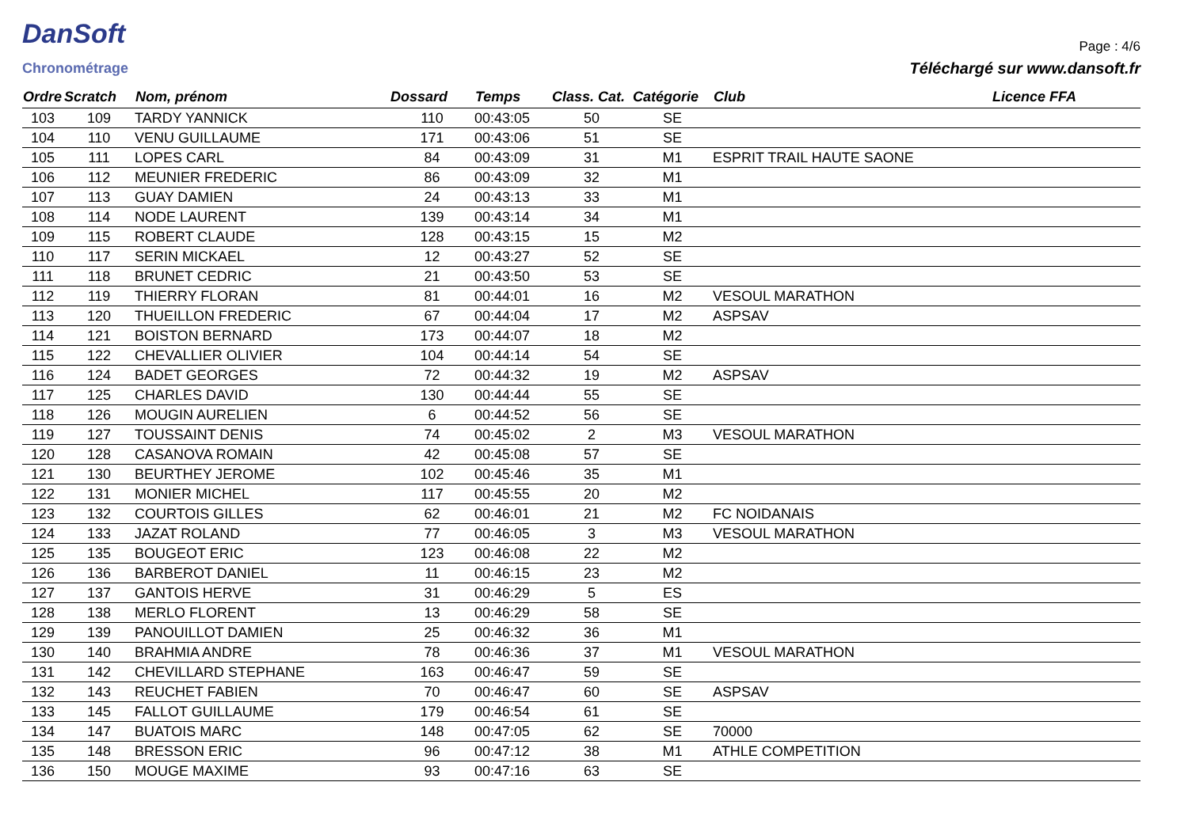DanSoft
Chronométrage
Page : 4/6
Téléchargé sur www.dansoft.fr
| Ordre | Scratch | Nom, prénom | Dossard | Temps | Class. Cat. | Catégorie | Club | Licence FFA |
| --- | --- | --- | --- | --- | --- | --- | --- | --- |
| 103 | 109 | TARDY YANNICK | 110 | 00:43:05 | 50 | SE | | |
| 104 | 110 | VENU GUILLAUME | 171 | 00:43:06 | 51 | SE | | |
| 105 | 111 | LOPES CARL | 84 | 00:43:09 | 31 | M1 | ESPRIT TRAIL HAUTE SAONE | |
| 106 | 112 | MEUNIER FREDERIC | 86 | 00:43:09 | 32 | M1 | | |
| 107 | 113 | GUAY DAMIEN | 24 | 00:43:13 | 33 | M1 | | |
| 108 | 114 | NODE LAURENT | 139 | 00:43:14 | 34 | M1 | | |
| 109 | 115 | ROBERT CLAUDE | 128 | 00:43:15 | 15 | M2 | | |
| 110 | 117 | SERIN MICKAEL | 12 | 00:43:27 | 52 | SE | | |
| 111 | 118 | BRUNET CEDRIC | 21 | 00:43:50 | 53 | SE | | |
| 112 | 119 | THIERRY FLORAN | 81 | 00:44:01 | 16 | M2 | VESOUL MARATHON | |
| 113 | 120 | THUEILLON FREDERIC | 67 | 00:44:04 | 17 | M2 | ASPSAV | |
| 114 | 121 | BOISTON BERNARD | 173 | 00:44:07 | 18 | M2 | | |
| 115 | 122 | CHEVALLIER OLIVIER | 104 | 00:44:14 | 54 | SE | | |
| 116 | 124 | BADET GEORGES | 72 | 00:44:32 | 19 | M2 | ASPSAV | |
| 117 | 125 | CHARLES DAVID | 130 | 00:44:44 | 55 | SE | | |
| 118 | 126 | MOUGIN AURELIEN | 6 | 00:44:52 | 56 | SE | | |
| 119 | 127 | TOUSSAINT DENIS | 74 | 00:45:02 | 2 | M3 | VESOUL MARATHON | |
| 120 | 128 | CASANOVA ROMAIN | 42 | 00:45:08 | 57 | SE | | |
| 121 | 130 | BEURTHEY JEROME | 102 | 00:45:46 | 35 | M1 | | |
| 122 | 131 | MONIER MICHEL | 117 | 00:45:55 | 20 | M2 | | |
| 123 | 132 | COURTOIS GILLES | 62 | 00:46:01 | 21 | M2 | FC NOIDANAIS | |
| 124 | 133 | JAZAT ROLAND | 77 | 00:46:05 | 3 | M3 | VESOUL MARATHON | |
| 125 | 135 | BOUGEOT ERIC | 123 | 00:46:08 | 22 | M2 | | |
| 126 | 136 | BARBEROT DANIEL | 11 | 00:46:15 | 23 | M2 | | |
| 127 | 137 | GANTOIS HERVE | 31 | 00:46:29 | 5 | ES | | |
| 128 | 138 | MERLO FLORENT | 13 | 00:46:29 | 58 | SE | | |
| 129 | 139 | PANOUILLOT DAMIEN | 25 | 00:46:32 | 36 | M1 | | |
| 130 | 140 | BRAHMIA ANDRE | 78 | 00:46:36 | 37 | M1 | VESOUL MARATHON | |
| 131 | 142 | CHEVILLARD STEPHANE | 163 | 00:46:47 | 59 | SE | | |
| 132 | 143 | REUCHET FABIEN | 70 | 00:46:47 | 60 | SE | ASPSAV | |
| 133 | 145 | FALLOT GUILLAUME | 179 | 00:46:54 | 61 | SE | | |
| 134 | 147 | BUATOIS MARC | 148 | 00:47:05 | 62 | SE | 70000 | |
| 135 | 148 | BRESSON ERIC | 96 | 00:47:12 | 38 | M1 | ATHLE COMPETITION | |
| 136 | 150 | MOUGE MAXIME | 93 | 00:47:16 | 63 | SE | | |